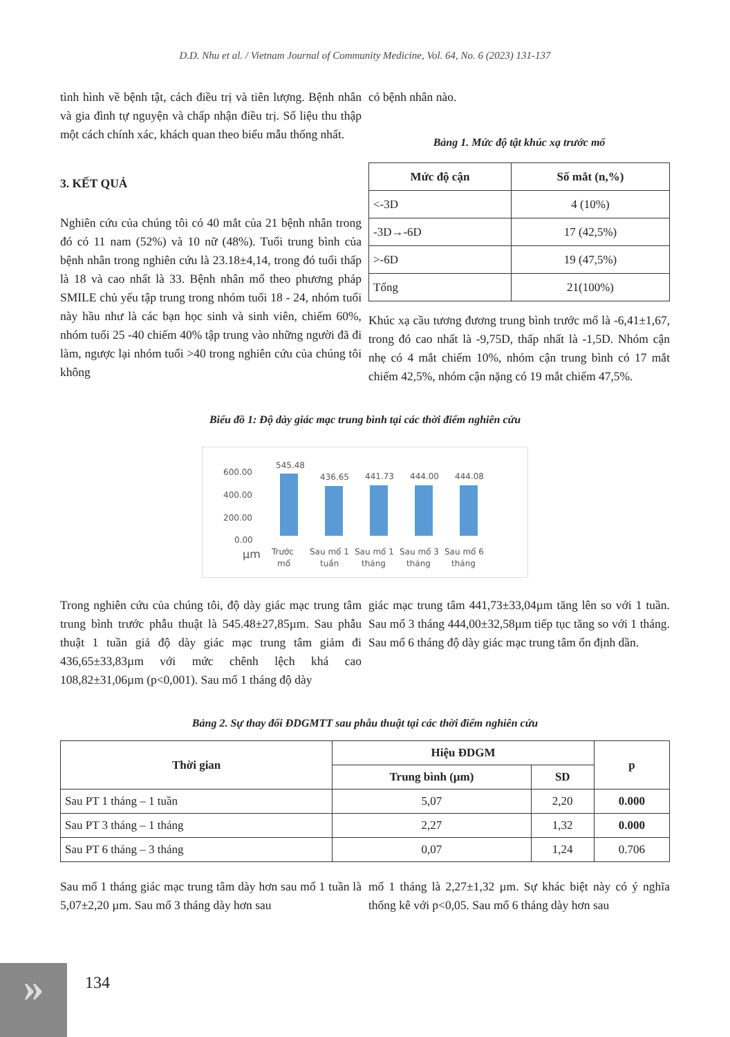D.D. Nhu et al. / Vietnam Journal of Community Medicine, Vol. 64, No. 6 (2023) 131-137
tình hình về bệnh tật, cách điều trị và tiên lượng. Bệnh nhân và gia đình tự nguyện và chấp nhận điều trị. Số liệu thu thập một cách chính xác, khách quan theo biểu mẫu thống nhất.
3. KẾT QUẢ
Nghiên cứu của chúng tôi có 40 mắt của 21 bệnh nhân trong đó có 11 nam (52%) và 10 nữ (48%). Tuổi trung bình của bệnh nhân trong nghiên cứu là 23.18±4,14, trong đó tuổi thấp là 18 và cao nhất là 33. Bệnh nhân mổ theo phương pháp SMILE chủ yếu tập trung trong nhóm tuổi 18 - 24, nhóm tuổi này hầu như là các bạn học sinh và sinh viên, chiếm 60%, nhóm tuổi 25 -40 chiếm 40% tập trung vào những người đã đi làm, ngược lại nhóm tuổi >40 trong nghiên cứu của chúng tôi không
có bệnh nhân nào.
Bảng 1. Mức độ tật khúc xạ trước mổ
| Mức độ cận | Số mắt (n,%) |
| --- | --- |
| <-3D | 4 (10%) |
| -3D→-6D | 17 (42,5%) |
| >-6D | 19 (47,5%) |
| Tổng | 21(100%) |
Khúc xạ cầu tương đương trung bình trước mổ là -6,41±1,67, trong đó cao nhất là -9,75D, thấp nhất là -1,5D. Nhóm cận nhẹ có 4 mắt chiếm 10%, nhóm cận trung bình có 17 mắt chiếm 42,5%, nhóm cận nặng có 19 mắt chiếm 47,5%.
Biểu đồ 1: Độ dày giác mạc trung bình tại các thời điểm nghiên cứu
600.00
400.00
200.00
0.00
µm
545.48
436.65
441.73
444.00
444.08
Trước
mổ
Sau mổ 1
tuần
Sau mổ 1
tháng
Sau mổ 3
tháng
Sau mổ 6
tháng
Trong nghiên cứu của chúng tôi, độ dày giác mạc trung tâm trung bình trước phẫu thuật là 545.48±27,85µm. Sau phẫu thuật 1 tuần giả độ dày giác mạc trung tâm giảm đi 436,65±33,83µm với mức chênh lệch khá cao 108,82±31,06µm (p<0,001). Sau mổ 1 tháng độ dày
giác mạc trung tâm 441,73±33,04µm tăng lên so với 1 tuần. Sau mổ 3 tháng 444,00±32,58µm tiếp tục tăng so với 1 tháng. Sau mổ 6 tháng độ dày giác mạc trung tâm ổn định dần.
Bảng 2. Sự thay đổi ĐDGMTT sau phẫu thuật tại các thời điểm nghiên cứu
| Thời gian | Hiệu ĐDGM | | p |
| --- | --- | --- | --- |
| | Trung bình (µm) | SD | |
| Sau PT 1 tháng – 1 tuần | 5,07 | 2,20 | 0.000 |
| Sau PT 3 tháng – 1 tháng | 2,27 | 1,32 | 0.000 |
| Sau PT 6 tháng – 3 tháng | 0,07 | 1,24 | 0.706 |
Sau mổ 1 tháng giác mạc trung tâm dày hơn sau mổ 1 tuần là 5,07±2,20 µm. Sau mổ 3 tháng dày hơn sau
mổ 1 tháng là 2,27±1,32 µm. Sự khác biệt này có ý nghĩa thống kê với p<0,05. Sau mổ 6 tháng dày hơn sau
» 134